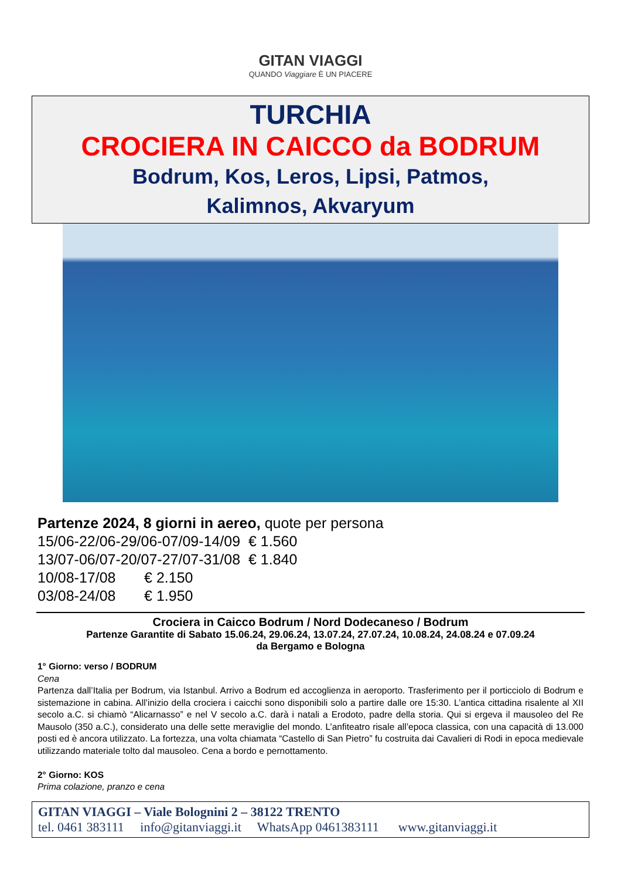GITAN VIAGGI
QUANDO Viaggiare È UN PIACERE
TURCHIA
CROCIERA IN CAICCO da BODRUM
Bodrum, Kos, Leros, Lipsi, Patmos,
Kalimnos, Akvaryum
Partenze 2024, 8 giorni in aereo, quote per persona
15/06-22/06-29/06-07/09-14/09 € 1.560
13/07-06/07-20/07-27/07-31/08 € 1.840
10/08-17/08 € 2.150
03/08-24/08 € 1.950
Crociera in Caicco Bodrum / Nord Dodecaneso / Bodrum
Partenze Garantite di Sabato 15.06.24, 29.06.24, 13.07.24, 27.07.24, 10.08.24, 24.08.24 e 07.09.24
da Bergamo e Bologna
1° Giorno: verso / BODRUM
Cena
Partenza dall’Italia per Bodrum, via Istanbul. Arrivo a Bodrum ed accoglienza in aeroporto. Trasferimento per il porticciolo di Bodrum e sistemazione in cabina. All’inizio della crociera i caicchi sono disponibili solo a partire dalle ore 15:30. L’antica cittadina risalente al XII secolo a.C. si chiamò “Alicarnasso” e nel V secolo a.C. darà i natali a Erodoto, padre della storia. Qui si ergeva il mausoleo del Re Mausolo (350 a.C.), considerato una delle sette meraviglie del mondo. L’anfiteatro risale all’epoca classica, con una capacità di 13.000 posti ed è ancora utilizzato. La fortezza, una volta chiamata “Castello di San Pietro” fu costruita dai Cavalieri di Rodi in epoca medievale utilizzando materiale tolto dal mausoleo. Cena a bordo e pernottamento.
2° Giorno: KOS
Prima colazione, pranzo e cena
GITAN VIAGGI – Viale Bolognini 2 – 38122 TRENTO
tel. 0461 383111 info@gitanviaggi.it WhatsApp 0461383111 www.gitanviaggi.it